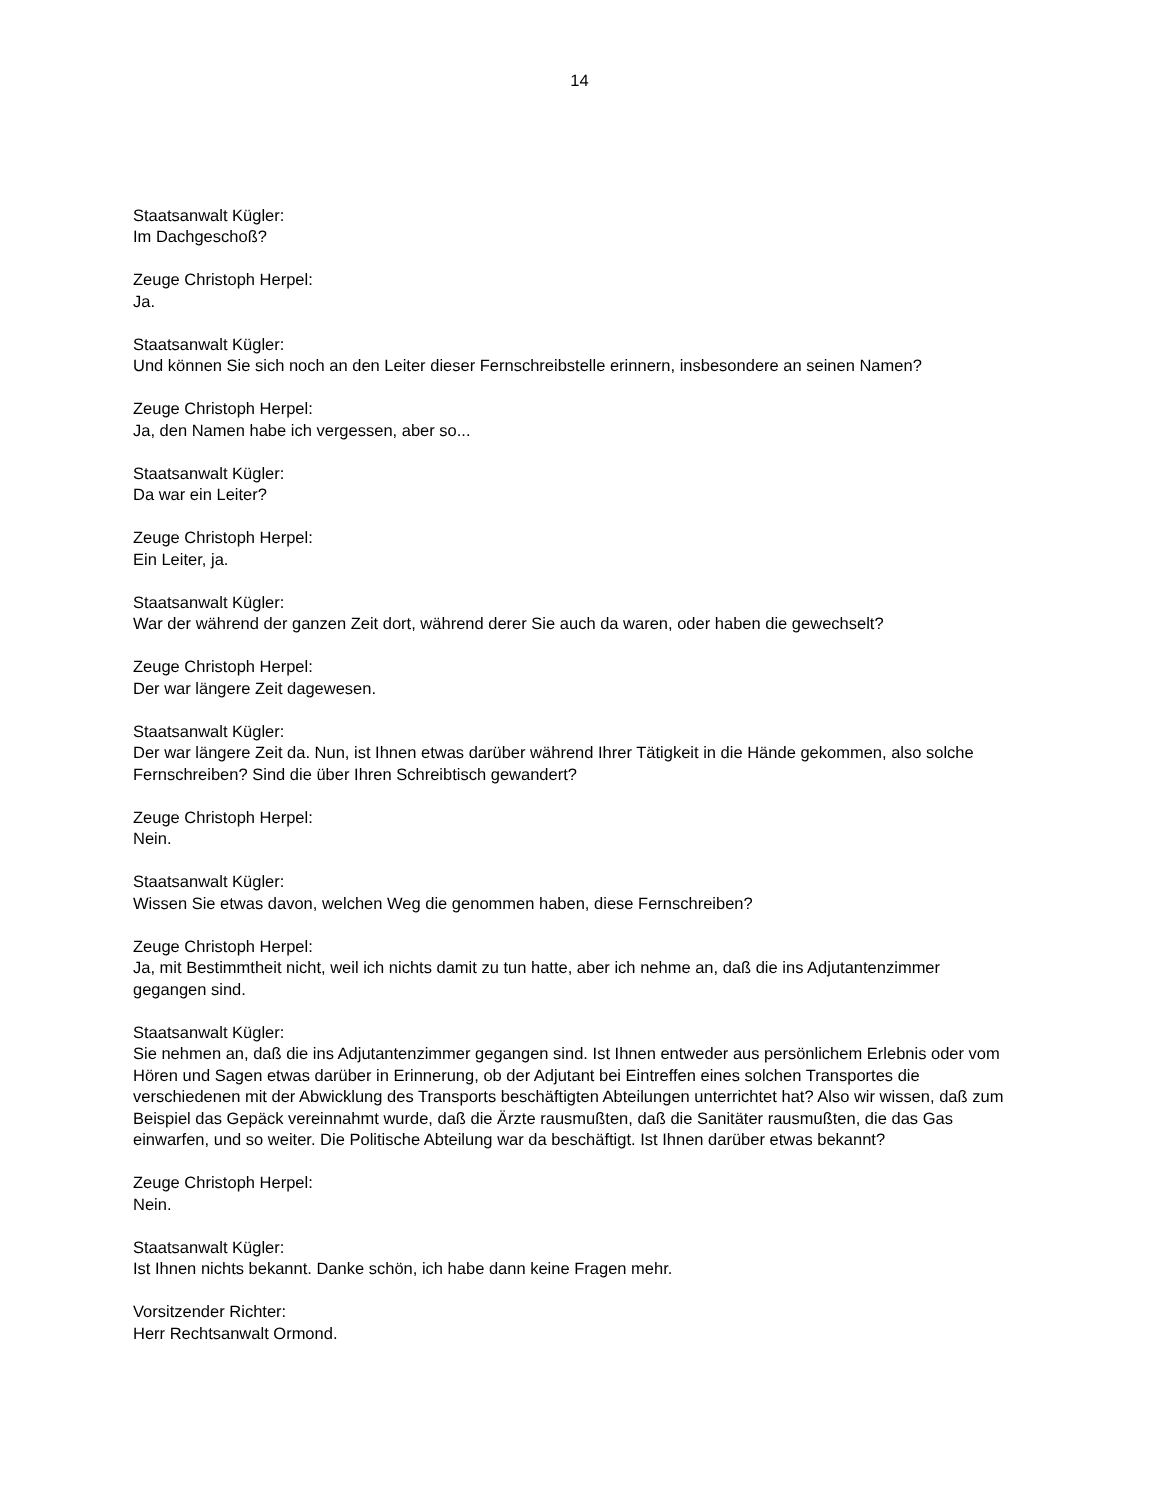14
Staatsanwalt Kügler:
Im Dachgeschoß?
Zeuge Christoph Herpel:
Ja.
Staatsanwalt Kügler:
Und können Sie sich noch an den Leiter dieser Fernschreibstelle erinnern, insbesondere an seinen Namen?
Zeuge Christoph Herpel:
Ja, den Namen habe ich vergessen, aber so...
Staatsanwalt Kügler:
Da war ein Leiter?
Zeuge Christoph Herpel:
Ein Leiter, ja.
Staatsanwalt Kügler:
War der während der ganzen Zeit dort, während derer Sie auch da waren, oder haben die gewechselt?
Zeuge Christoph Herpel:
Der war längere Zeit dagewesen.
Staatsanwalt Kügler:
Der war längere Zeit da. Nun, ist Ihnen etwas darüber während Ihrer Tätigkeit in die Hände gekommen, also solche Fernschreiben? Sind die über Ihren Schreibtisch gewandert?
Zeuge Christoph Herpel:
Nein.
Staatsanwalt Kügler:
Wissen Sie etwas davon, welchen Weg die genommen haben, diese Fernschreiben?
Zeuge Christoph Herpel:
Ja, mit Bestimmtheit nicht, weil ich nichts damit zu tun hatte, aber ich nehme an, daß die ins Adjutantenzimmer gegangen sind.
Staatsanwalt Kügler:
Sie nehmen an, daß die ins Adjutantenzimmer gegangen sind. Ist Ihnen entweder aus persönlichem Erlebnis oder vom Hören und Sagen etwas darüber in Erinnerung, ob der Adjutant bei Eintreffen eines solchen Transportes die verschiedenen mit der Abwicklung des Transports beschäftigten Abteilungen unterrichtet hat? Also wir wissen, daß zum Beispiel das Gepäck vereinnahmt wurde, daß die Ärzte rausmußten, daß die Sanitäter rausmußten, die das Gas einwarfen, und so weiter. Die Politische Abteilung war da beschäftigt. Ist Ihnen darüber etwas bekannt?
Zeuge Christoph Herpel:
Nein.
Staatsanwalt Kügler:
Ist Ihnen nichts bekannt. Danke schön, ich habe dann keine Fragen mehr.
Vorsitzender Richter:
Herr Rechtsanwalt Ormond.